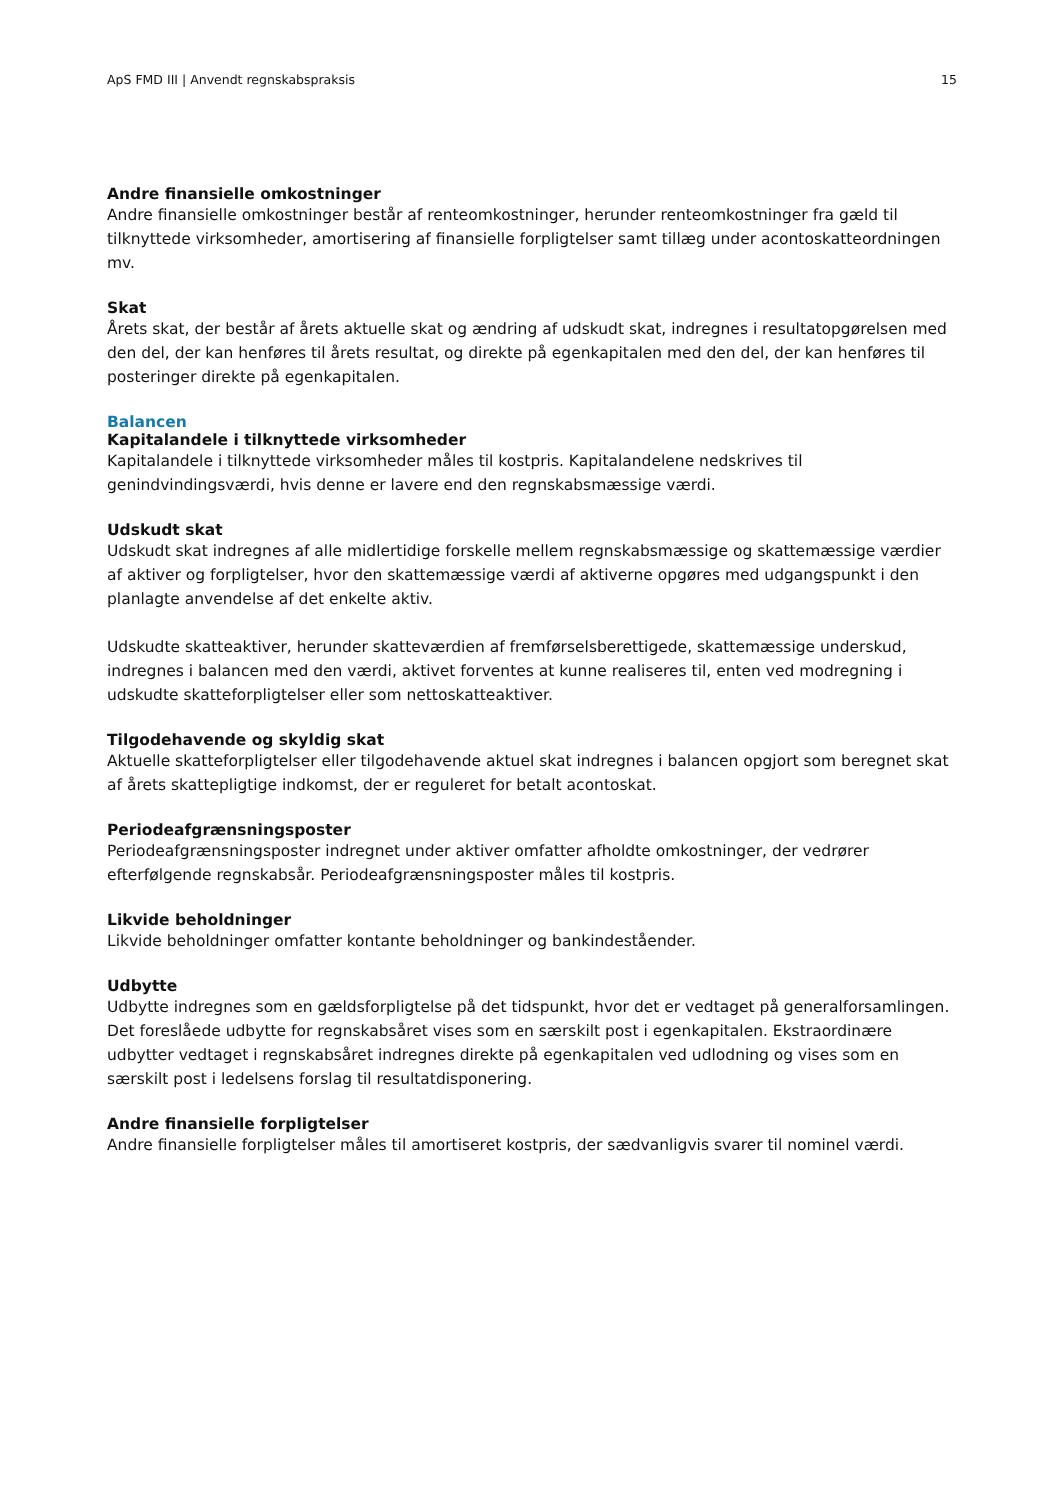ApS FMD III | Anvendt regnskabspraksis 15
Andre finansielle omkostninger
Andre finansielle omkostninger består af renteomkostninger, herunder renteomkostninger fra gæld til tilknyttede virksomheder, amortisering af finansielle forpligtelser samt tillæg under acontoskatteordningen mv.
Skat
Årets skat, der består af årets aktuelle skat og ændring af udskudt skat, indregnes i resultatopgørelsen med den del, der kan henføres til årets resultat, og direkte på egenkapitalen med den del, der kan henføres til posteringer direkte på egenkapitalen.
Balancen
Kapitalandele i tilknyttede virksomheder
Kapitalandele i tilknyttede virksomheder måles til kostpris. Kapitalandelene nedskrives til genindvindingsværdi, hvis denne er lavere end den regnskabsmæssige værdi.
Udskudt skat
Udskudt skat indregnes af alle midlertidige forskelle mellem regnskabsmæssige og skattemæssige værdier af aktiver og forpligtelser, hvor den skattemæssige værdi af aktiverne opgøres med udgangspunkt i den planlagte anvendelse af det enkelte aktiv.
Udskudte skatteaktiver, herunder skatteværdien af fremførselsberettigede, skattemæssige underskud, indregnes i balancen med den værdi, aktivet forventes at kunne realiseres til, enten ved modregning i udskudte skatteforpligtelser eller som nettoskatteaktiver.
Tilgodehavende og skyldig skat
Aktuelle skatteforpligtelser eller tilgodehavende aktuel skat indregnes i balancen opgjort som beregnet skat af årets skattepligtige indkomst, der er reguleret for betalt acontoskat.
Periodeafgrænsningsposter
Periodeafgrænsningsposter indregnet under aktiver omfatter afholdte omkostninger, der vedrører efterfølgende regnskabsår. Periodeafgrænsningsposter måles til kostpris.
Likvide beholdninger
Likvide beholdninger omfatter kontante beholdninger og bankindeståender.
Udbytte
Udbytte indregnes som en gældsforpligtelse på det tidspunkt, hvor det er vedtaget på generalforsamlingen. Det foreslåede udbytte for regnskabsåret vises som en særskilt post i egenkapitalen. Ekstraordinære udbytter vedtaget i regnskabsåret indregnes direkte på egenkapitalen ved udlodning og vises som en særskilt post i ledelsens forslag til resultatdisponering.
Andre finansielle forpligtelser
Andre finansielle forpligtelser måles til amortiseret kostpris, der sædvanligvis svarer til nominel værdi.